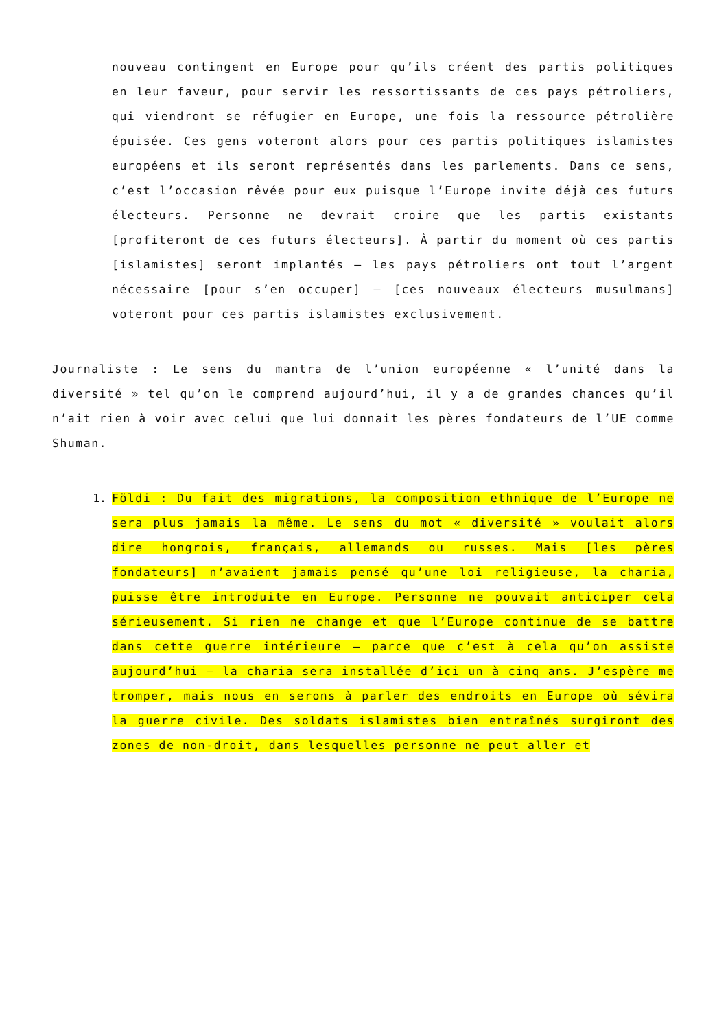nouveau contingent en Europe pour qu’ils créent des partis politiques en leur faveur, pour servir les ressortissants de ces pays pétroliers, qui viendront se réfugier en Europe, une fois la ressource pétrolière épuisée. Ces gens voteront alors pour ces partis politiques islamistes européens et ils seront représentés dans les parlements. Dans ce sens, c’est l’occasion rêvée pour eux puisque l’Europe invite déjà ces futurs électeurs. Personne ne devrait croire que les partis existants [profiteront de ces futurs électeurs]. À partir du moment où ces partis [islamistes] seront implantés – les pays pétroliers ont tout l’argent nécessaire [pour s’en occuper] – [ces nouveaux électeurs musulmans] voteront pour ces partis islamistes exclusivement.
Journaliste : Le sens du mantra de l’union européenne « l’unité dans la diversité » tel qu’on le comprend aujourd’hui, il y a de grandes chances qu’il n’ait rien à voir avec celui que lui donnait les pères fondateurs de l’UE comme Shuman.
1. Földi : Du fait des migrations, la composition ethnique de l’Europe ne sera plus jamais la même. Le sens du mot « diversité » voulait alors dire hongrois, français, allemands ou russes. Mais [les pères fondateurs] n’avaient jamais pensé qu’une loi religieuse, la charia, puisse être introduite en Europe. Personne ne pouvait anticiper cela sérieusement. Si rien ne change et que l’Europe continue de se battre dans cette guerre intérieure – parce que c’est à cela qu’on assiste aujourd’hui – la charia sera installée d’ici un à cinq ans. J’espère me tromper, mais nous en serons à parler des endroits en Europe où sévira la guerre civile. Des soldats islamistes bien entraînés surgiront des zones de non-droit, dans lesquelles personne ne peut aller et